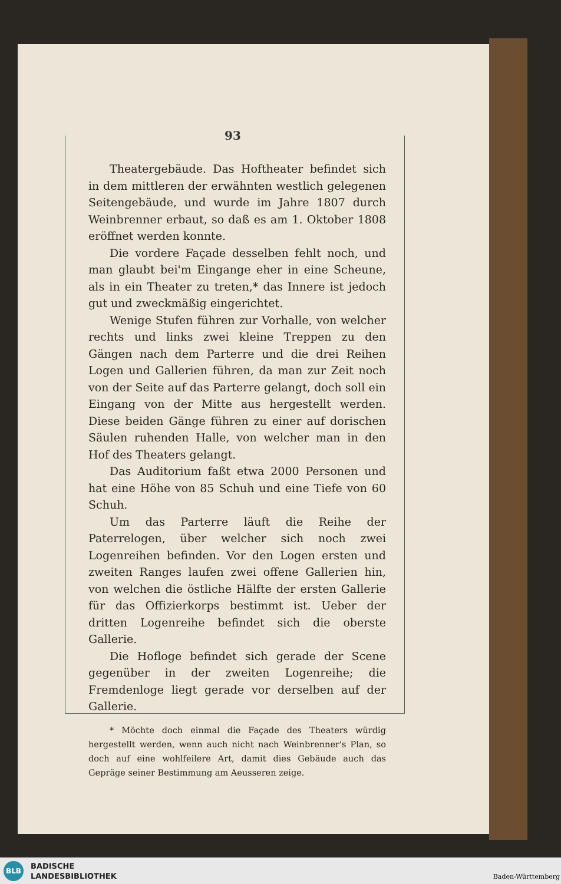93
Theatergebäude. Das Hoftheater befindet sich in dem mittleren der erwähnten westlich gelegenen Seitengebäude, und wurde im Jahre 1807 durch Weinbrenner erbaut, so daß es am 1. Oktober 1808 eröffnet werden konnte.
Die vordere Façade desselben fehlt noch, und man glaubt bei'm Eingange eher in eine Scheune, als in ein Theater zu treten,* das Innere ist jedoch gut und zweckmäßig eingerichtet.
Wenige Stufen führen zur Vorhalle, von welcher rechts und links zwei kleine Treppen zu den Gängen nach dem Parterre und die drei Reihen Logen und Gallerien führen, da man zur Zeit noch von der Seite auf das Parterre gelangt, doch soll ein Eingang von der Mitte aus hergestellt werden. Diese beiden Gänge führen zu einer auf dorischen Säulen ruhenden Halle, von welcher man in den Hof des Theaters gelangt.
Das Auditorium faßt etwa 2000 Personen und hat eine Höhe von 85 Schuh und eine Tiefe von 60 Schuh.
Um das Parterre läuft die Reihe der Paterrelogen, über welcher sich noch zwei Logenreihen befinden. Vor den Logen ersten und zweiten Ranges laufen zwei offene Gallerien hin, von welchen die östliche Hälfte der ersten Gallerie für das Offizierkorps bestimmt ist. Ueber der dritten Logenreihe befindet sich die oberste Gallerie.
Die Hofloge befindet sich gerade der Scene gegenüber in der zweiten Logenreihe; die Fremdenloge liegt gerade vor derselben auf der Gallerie.
* Möchte doch einmal die Façade des Theaters würdig hergestellt werden, wenn auch nicht nach Weinbrenner's Plan, so doch auf eine wohlfeilere Art, damit dies Gebäude auch das Gepräge seiner Bestimmung am Aeusseren zeige.
BLB
BADISCHE
LANDESBIBLIOTHEK
Baden-Württemberg